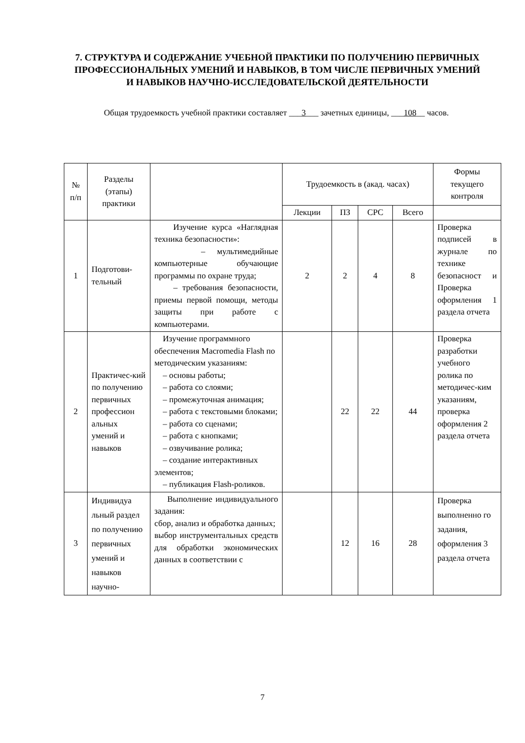7. СТРУКТУРА И СОДЕРЖАНИЕ УЧЕБНОЙ ПРАКТИКИ ПО ПОЛУЧЕНИЮ ПЕРВИЧНЫХ ПРОФЕССИОНАЛЬНЫХ УМЕНИЙ И НАВЫКОВ, В ТОМ ЧИСЛЕ ПЕРВИЧНЫХ УМЕНИЙ И НАВЫКОВ НАУЧНО-ИССЛЕДОВАТЕЛЬСКОЙ ДЕЯТЕЛЬНОСТИ
Общая трудоемкость учебной практики составляет ___3___ зачетных единицы, ___108__ часов.
| № п/п | Разделы (этапы) практики | | Трудоемкость в (акад. часах) | | | | Формы текущего контроля |
| --- | --- | --- | --- | --- | --- | --- | --- |
| | | | Лекции | ПЗ | СРС | Всего | |
| 1 | Подготови-тельный | Изучение курса «Наглядная техника безопасности»: – мультимедийные компьютерные обучающие программы по охране труда; – требования безопасности, приемы первой помощи, методы защиты при работе с компьютерами. | 2 | 2 | 4 | 8 | Проверка подписей в журнале по технике безопасност и Проверка оформления 1 раздела отчета |
| 2 | Практичес-кий по получению первичных профессион альных умений и навыков | Изучение программного обеспечения Macromedia Flash по методическим указаниям: – основы работы; – работа со слоями; – промежуточная анимация; – работа с текстовыми блоками; – работа со сценами; – работа с кнопками; – озвучивание ролика; – создание интерактивных элементов; – публикация Flash-роликов. | | 22 | 22 | 44 | Проверка разработки учебного ролика по методичес-ким указаниям, проверка оформления 2 раздела отчета |
| 3 | Индивидуа льный раздел по получению первичных умений и навыков научно- | Выполнение индивидуального задания: сбор, анализ и обработка данных; выбор инструментальных средств для обработки экономических данных в соответствии с | | 12 | 16 | 28 | Проверка выполненно го задания, оформления 3 раздела отчета |
7